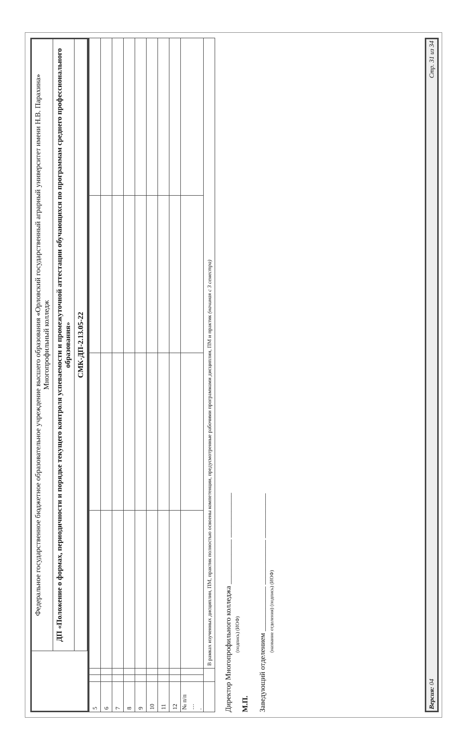Федеральное государственное бюджетное образовательное учреждение высшего образования «Орловский государственный аграрный университет имени Н.В. Парахина»
Многопрофильный колледж
ДП «Положение о формах, периодичности и порядке текущего контроля успеваемости и промежуточной аттестации обучающихся по программам среднего профессионального образования»
СМК-ДП-2.13.05-22
| 5 | | | | | | |
| 6 | | | | | | |
| 7 | | | | | | |
| 8 | | | | | | |
| 9 | | | | | | |
| 10 | | | | | | |
| 11 | | | | | | |
| 12 | | | | | | |
| № п/п … . | | | | | | |
| | | | В рамках изученных дисциплин, ПМ, практик полностью освоены компетенции, предусмотренные рабочими программами дисциплин, ПМ и практик (начиная с 3 семестра) | | | |
Директор Многопрофильного колледжа ____________ ____________
(подпись) (ИОФ)
М.П.
Заведующий отделением ____________ ____________ ____________
(название отделения) (подпись) (ИОФ)
Версия: 04 Стр. 31 из 34